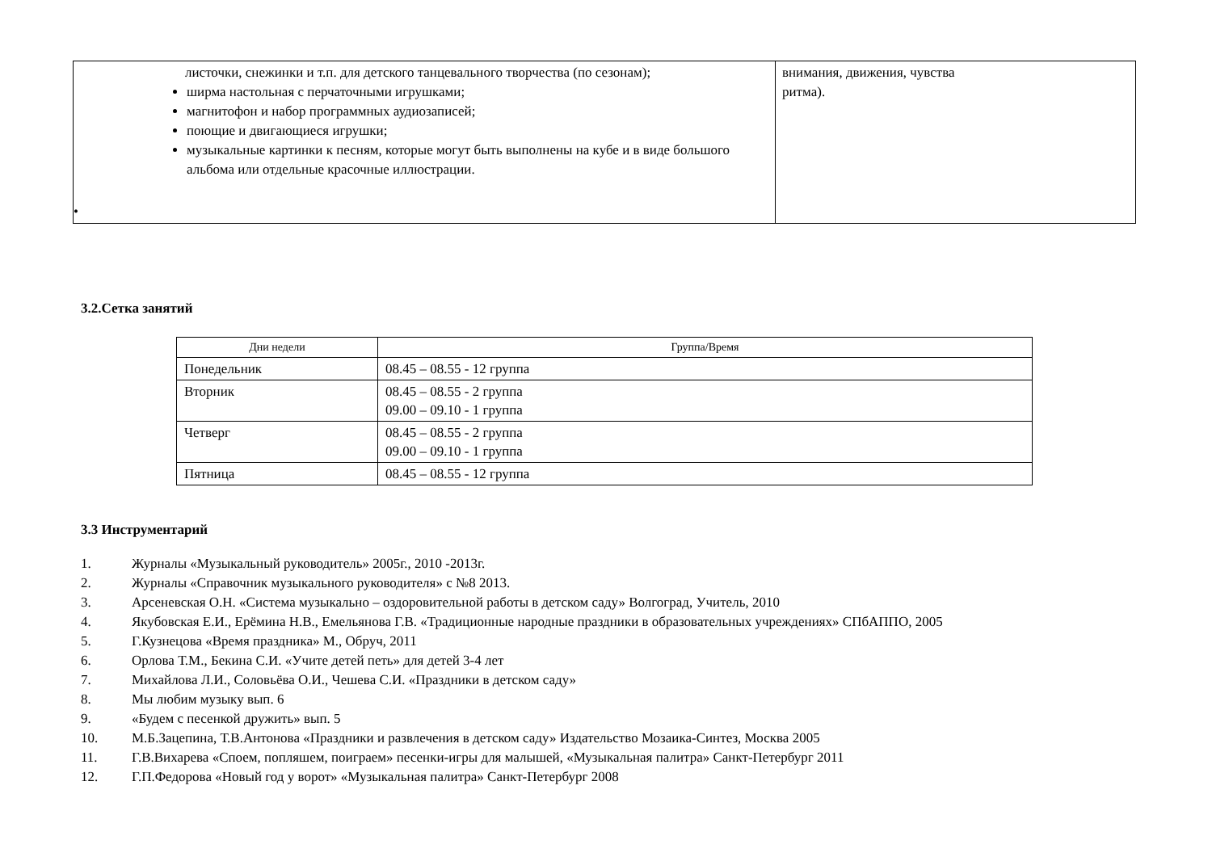| листочки, снежинки и т.п. для детского танцевального творчества (по сезонам); ширма настольная с перчаточными игрушками; магнитофон и набор программных аудиозаписей; поющие и двигающиеся игрушки; музыкальные картинки к песням, которые могут быть выполнены на кубе и в виде большого альбома или отдельные красочные иллюстрации. • | внимания, движения, чувства ритма). |
3.2.Сетка занятий
| Дни недели | Группа/Время |
| --- | --- |
| Понедельник | 08.45 – 08.55 - 12 группа |
| Вторник | 08.45 – 08.55 - 2 группа 09.00 – 09.10 - 1 группа |
| Четверг | 08.45 – 08.55 - 2 группа 09.00 – 09.10 - 1 группа |
| Пятница | 08.45 – 08.55 - 12 группа |
3.3 Инструментарий
1. Журналы «Музыкальный руководитель» 2005г., 2010 -2013г.
2. Журналы «Справочник музыкального руководителя» с №8 2013.
3. Арсеневская О.Н. «Система музыкально – оздоровительной работы в детском саду» Волгоград, Учитель, 2010
4. Якубовская Е.И., Ерёмина Н.В., Емельянова Г.В. «Традиционные народные праздники в образовательных учреждениях» СПбАППО, 2005
5. Г.Кузнецова «Время праздника» М., Обруч, 2011
6. Орлова Т.М., Бекина С.И. «Учите детей петь» для детей 3-4 лет
7. Михайлова Л.И., Соловьёва О.И., Чешева С.И. «Праздники в детском саду»
8. Мы любим музыку вып. 6
9. «Будем с песенкой дружить» вып. 5
10. М.Б.Зацепина, Т.В.Антонова «Праздники и развлечения в детском саду» Издательство Мозаика-Синтез, Москва 2005
11. Г.В.Вихарева «Споем, попляшем, поиграем» песенки-игры для малышей, «Музыкальная палитра» Санкт-Петербург 2011
12. Г.П.Федорова «Новый год у ворот» «Музыкальная палитра» Санкт-Петербург 2008